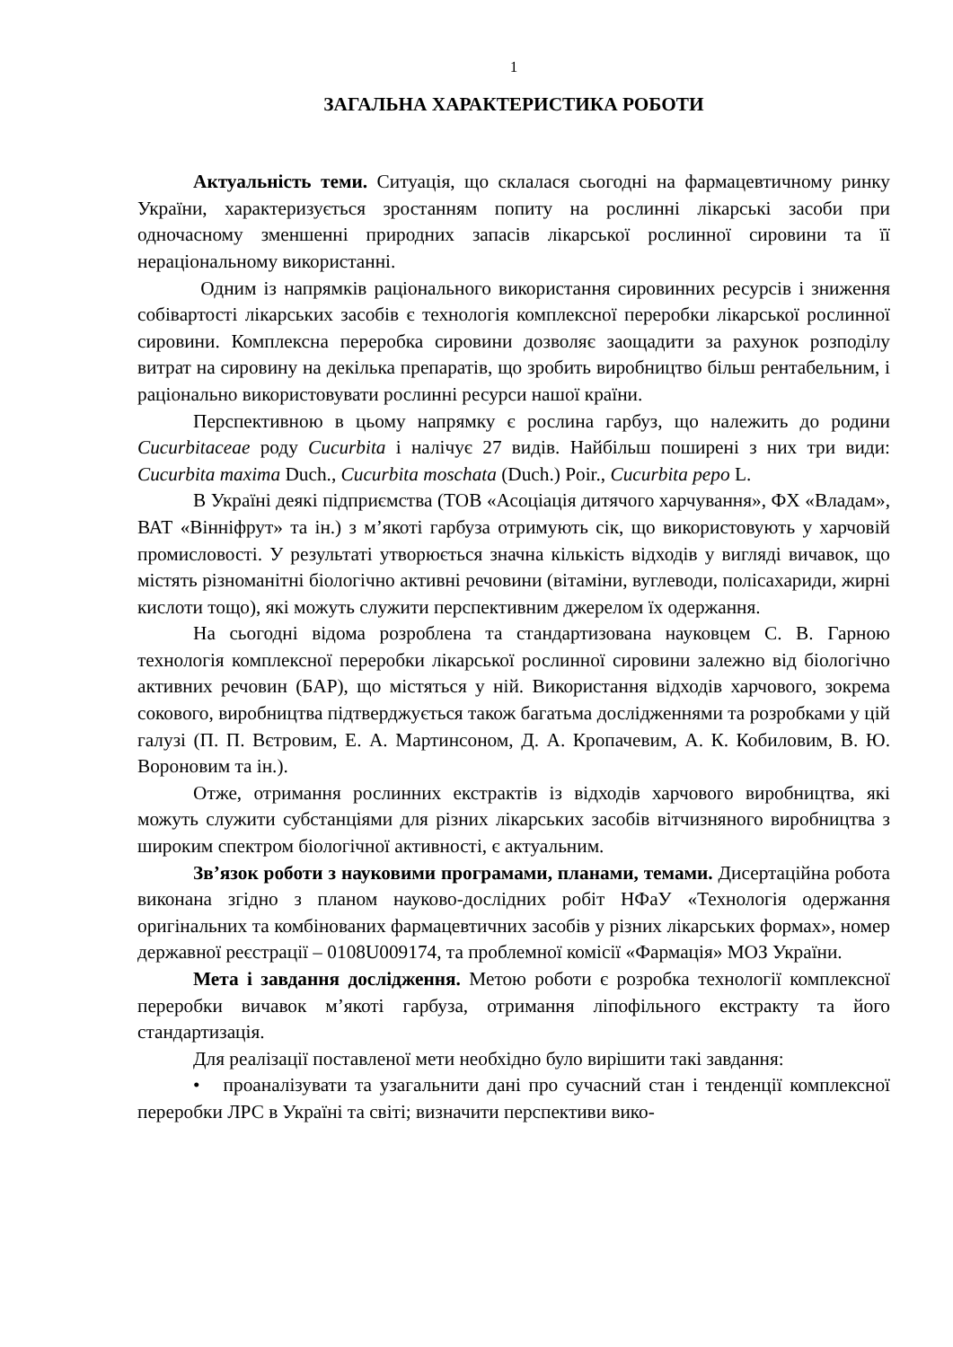1
ЗАГАЛЬНА ХАРАКТЕРИСТИКА РОБОТИ
Актуальність теми. Ситуація, що склалася сьогодні на фармацевтичному ринку України, характеризується зростанням попиту на рослинні лікарські засоби при одночасному зменшенні природних запасів лікарської рослинної сировини та її нераціональному використанні.
Одним із напрямків раціонального використання сировинних ресурсів і зниження собівартості лікарських засобів є технологія комплексної переробки лікарської рослинної сировини. Комплексна переробка сировини дозволяє заощадити за рахунок розподілу витрат на сировину на декілька препаратів, що зробить виробництво більш рентабельним, і раціонально використовувати рослинні ресурси нашої країни.
Перспективною в цьому напрямку є рослина гарбуз, що належить до родини Cucurbitaceae роду Cucurbita і налічує 27 видів. Найбільш поширені з них три види: Cucurbita maxima Duch., Cucurbita moschata (Duch.) Poir., Cucurbita pepo L.
В Україні деякі підприємства (ТОВ «Асоціація дитячого харчування», ФХ «Владам», ВАТ «Вінніфрут» та ін.) з м’якоті гарбуза отримують сік, що використовують у харчовій промисловості. У результаті утворюється значна кількість відходів у вигляді вичавок, що містять різноманітні біологічно активні речовини (вітаміни, вуглеводи, полісахариди, жирні кислоти тощо), які можуть служити перспективним джерелом їх одержання.
На сьогодні відома розроблена та стандартизована науковцем С. В. Гарною технологія комплексної переробки лікарської рослинної сировини залежно від біологічно активних речовин (БАР), що містяться у ній. Використання відходів харчового, зокрема сокового, виробництва підтверджується також багатьма дослідженнями та розробками у цій галузі (П. П. Вєтровим, Е. А. Мартинсоном, Д. А. Кропачевим, А. К. Кобиловим, В. Ю. Вороновим та ін.).
Отже, отримання рослинних екстрактів із відходів харчового виробництва, які можуть служити субстанціями для різних лікарських засобів вітчизняного виробництва з широким спектром біологічної активності, є актуальним.
Зв’язок роботи з науковими програмами, планами, темами. Дисертаційна робота виконана згідно з планом науково-дослідних робіт НФаУ «Технологія одержання оригінальних та комбінованих фармацевтичних засобів у різних лікарських формах», номер державної реєстрації – 0108U009174, та проблемної комісії «Фармація» МОЗ України.
Мета і завдання дослідження. Метою роботи є розробка технології комплексної переробки вичавок м’якоті гарбуза, отримання ліпофільного екстракту та його стандартизація.
Для реалізації поставленої мети необхідно було вирішити такі завдання:
• проаналізувати та узагальнити дані про сучасний стан і тенденції комплексної переробки ЛРС в Україні та світі; визначити перспективи вико-